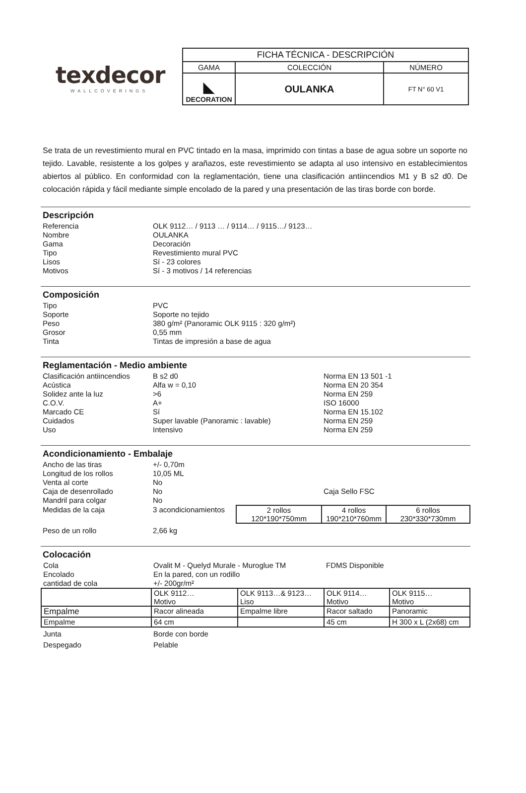texdecor
WALLCOVERINGS
| FICHA TÉCNICA - DESCRIPCIÓN | | |
| GAMA | COLECCIÓN | NÚMERO |
| ◣ DECORATION | OULANKA | FT N° 60 V1 |
Se trata de un revestimiento mural en PVC tintado en la masa, imprimido con tintas a base de agua sobre un soporte no tejido. Lavable, resistente a los golpes y arañazos, este revestimiento se adapta al uso intensivo en establecimientos abiertos al público. En conformidad con la reglamentación, tiene una clasificación antiincendios M1 y B s2 d0. De colocación rápida y fácil mediante simple encolado de la pared y una presentación de las tiras borde con borde.
Descripción
| Referencia | OLK 9112… / 9113 … / 9114… / 9115…/ 9123… |
| Nombre | OULANKA |
| Gama | Decoración |
| Tipo | Revestimiento mural PVC |
| Lisos | Sí - 23 colores |
| Motivos | Sí - 3 motivos / 14 referencias |
Composición
| Tipo | PVC |
| Soporte | Soporte no tejido |
| Peso | 380 g/m² (Panoramic OLK 9115 : 320 g/m²) |
| Grosor | 0,55 mm |
| Tinta | Tintas de impresión a base de agua |
Reglamentación - Medio ambiente
| Clasificación antiincendios | B s2 d0 | Norma EN 13 501 -1 |
| Acústica | Alfa w = 0,10 | Norma EN 20 354 |
| Solidez ante la luz | >6 | Norma EN 259 |
| C.O.V. | A+ | ISO 16000 |
| Marcado CE | Sí | Norma EN 15.102 |
| Cuidados | Super lavable (Panoramic : lavable) | Norma EN 259 |
| Uso | Intensivo | Norma EN 259 |
Acondicionamiento - Embalaje
| Ancho de las tiras | +/- 0,70m | | | |
| Longitud de los rollos | 10,05 ML | | | |
| Venta al corte | No | | | |
| Caja de desenrollado | No | | Caja Sello FSC | |
| Mandril para colgar | No | | | |
| Medidas de la caja | 3 acondicionamientos | 2 rollos 120*190*750mm | 4 rollos 190*210*760mm | 6 rollos 230*330*730mm |
| Peso de un rollo | 2,66 kg | | | |
Colocación
| Cola | Ovalit M - Quelyd Murale - Muroglue TM | | FDMS Disponible | |
| Encolado | En la pared, con un rodillo | | | |
| cantidad de cola | +/- 200gr/m² | | | |
| | OLK 9112… Motivo | OLK 9113…& 9123… Liso | OLK 9114… Motivo | OLK 9115… Motivo |
| Empalme | Racor alineada | Empalme libre | Racor saltado | Panoramic |
| Empalme | 64 cm | | 45 cm | H 300 x L (2x68) cm |
| Junta | Borde con borde | | | |
| Despegado | Pelable | | | |